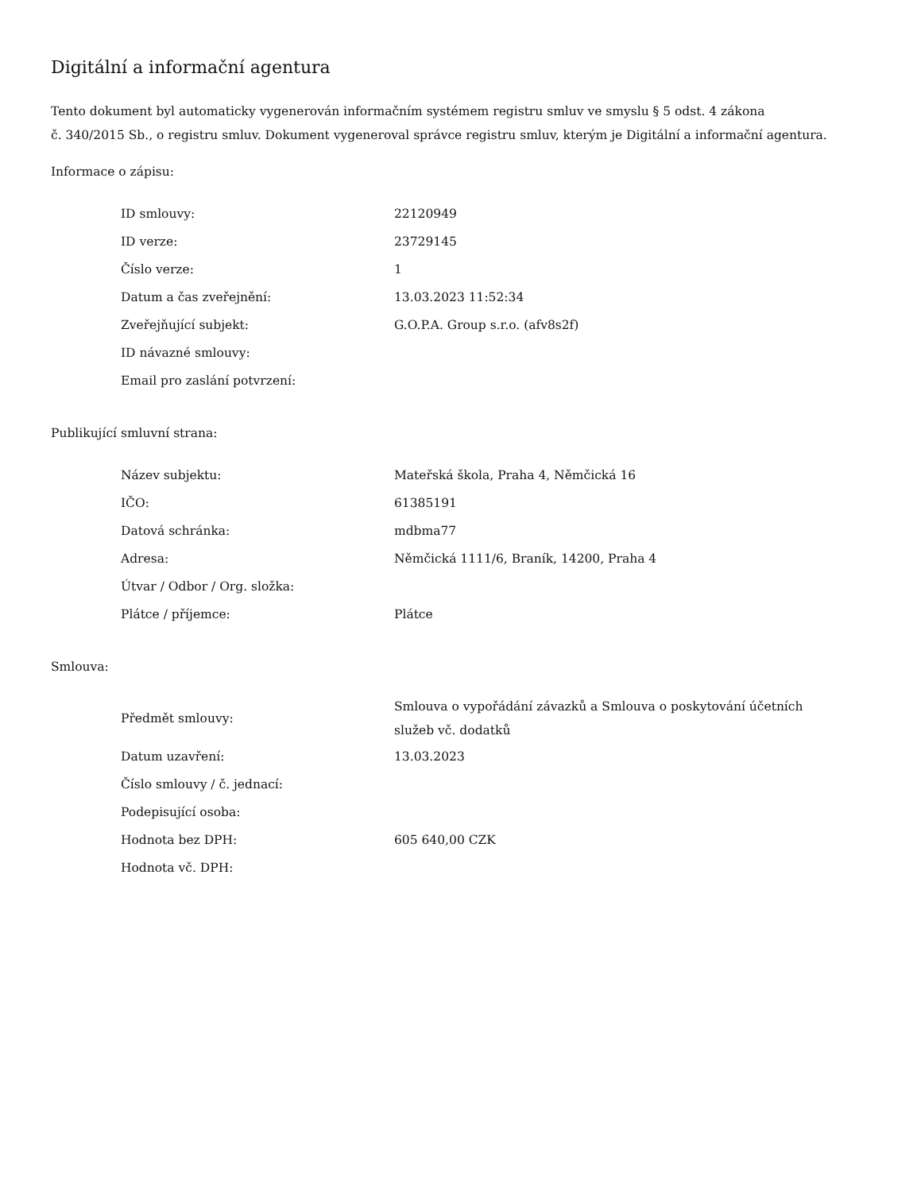Digitální a informační agentura
Tento dokument byl automaticky vygenerován informačním systémem registru smluv ve smyslu § 5 odst. 4 zákona
č. 340/2015 Sb., o registru smluv. Dokument vygeneroval správce registru smluv, kterým je Digitální a informační agentura.
Informace o zápisu:
| ID smlouvy: | 22120949 |
| ID verze: | 23729145 |
| Číslo verze: | 1 |
| Datum a čas zveřejnění: | 13.03.2023 11:52:34 |
| Zveřejňující subjekt: | G.O.P.A. Group s.r.o. (afv8s2f) |
| ID návazné smlouvy: | |
| Email pro zaslání potvrzení: | |
Publikující smluvní strana:
| Název subjektu: | Mateřská škola, Praha 4, Němčická 16 |
| IČO: | 61385191 |
| Datová schránka: | mdbma77 |
| Adresa: | Němčická 1111/6, Braník, 14200, Praha 4 |
| Útvar / Odbor / Org. složka: | |
| Plátce / příjemce: | Plátce |
Smlouva:
| Předmět smlouvy: | Smlouva o vypořádání závazků a Smlouva o poskytování účetních služeb vč. dodatků |
| Datum uzavření: | 13.03.2023 |
| Číslo smlouvy / č. jednací: | |
| Podepisující osoba: | |
| Hodnota bez DPH: | 605 640,00 CZK |
| Hodnota vč. DPH: | |